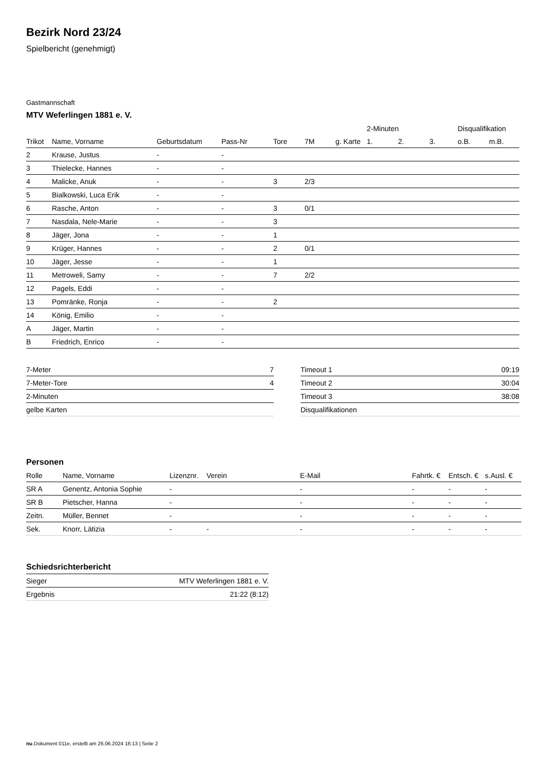Bezirk Nord 23/24
Spielbericht (genehmigt)
Gastmannschaft
MTV Weferlingen 1881 e. V.
| | | | | | | | 2-Minuten | | | Disqualifikation | |
| --- | --- | --- | --- | --- | --- | --- | --- | --- | --- | --- | --- |
| Trikot | Name, Vorname | Geburtsdatum | Pass-Nr | Tore | 7M | g. Karte | 1. | 2. | 3. | o.B. | m.B. |
| 2 | Krause, Justus | - | - | | | | | | | | |
| 3 | Thielecke, Hannes | - | - | | | | | | | | |
| 4 | Malicke, Anuk | - | - | 3 | 2/3 | | | | | | |
| 5 | Bialkowski, Luca Erik | - | - | | | | | | | | |
| 6 | Rasche, Anton | - | - | 3 | 0/1 | | | | | | |
| 7 | Nasdala, Nele-Marie | - | - | 3 | | | | | | | |
| 8 | Jäger, Jona | - | - | 1 | | | | | | | |
| 9 | Krüger, Hannes | - | - | 2 | 0/1 | | | | | | |
| 10 | Jäger, Jesse | - | - | 1 | | | | | | | |
| 11 | Metroweli, Samy | - | - | 7 | 2/2 | | | | | | |
| 12 | Pagels, Eddi | - | - | | | | | | | | |
| 13 | Pomränke, Ronja | - | - | 2 | | | | | | | |
| 14 | König, Emilio | - | - | | | | | | | | |
| A | Jäger, Martin | - | - | | | | | | | | |
| B | Friedrich, Enrico | - | - | | | | | | | | |
| 7-Meter | 7 |
| 7-Meter-Tore | 4 |
| 2-Minuten | |
| gelbe Karten | |
| Timeout 1 | 09:19 |
| Timeout 2 | 30:04 |
| Timeout 3 | 38:08 |
| Disqualifikationen | |
Personen
| Rolle | Name, Vorname | Lizenznr. | Verein | E-Mail | Fahrtk. € | Entsch. € | s.Ausl. € |
| --- | --- | --- | --- | --- | --- | --- | --- |
| SR A | Genentz, Antonia Sophie | - | | - | - | - | - |
| SR B | Pietscher, Hanna | - | | - | - | - | - |
| Zeitn. | Müller, Bennet | - | | - | - | - | - |
| Sek. | Knorr, Lätizia | - | - | - | - | - | - |
Schiedsrichterbericht
| Sieger | MTV Weferlingen 1881 e. V. |
| Ergebnis | 21:22 (8:12) |
nu.Dokument 011e, erstellt am 26.06.2024 16:13 | Seite 2